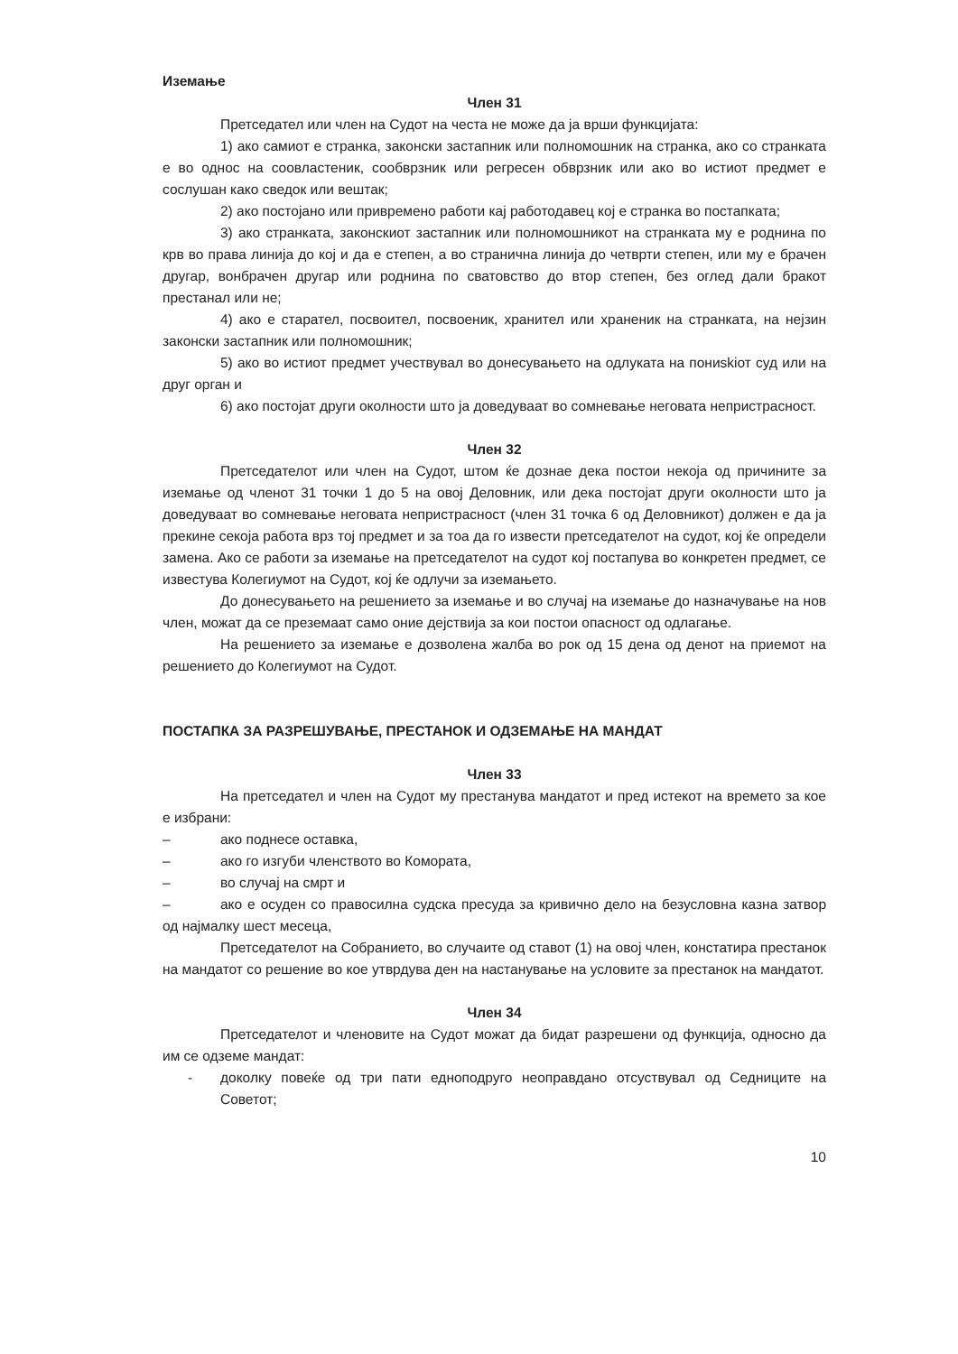Иземање
Член 31
Претседател или член на Судот на честа не може да ја врши функцијата:
1) ако самиот е странка, законски застапник или полномошник на странка, ако со странката е во однос на соовластеник, сообврзник или регресен обврзник или ако во истиот предмет е сослушан како сведок или вештак;
2) ако постојано или привремено работи кај работодавец кој е странка во постапката;
3) ако странката, законскиот застапник или полномошникот на странката му е роднина по крв во права линија до кој и да е степен, а во странична линија до четврти степен, или му е брачен другар, вонбрачен другар или роднина по сватовство до втор степен, без оглед дали бракот престанал или не;
4) ако е старател, посвоител, посвоеник, хранител или храненик на странката, на нејзин законски застапник или полномошник;
5) ако во истиот предмет учествувал во донесувањето на одлуката на пониskiот суд или на друг орган и
6) ако постојат други околности што ја доведуваат во сомневање неговата непристрасност.
Член 32
Претседателот или член на Судот, штом ќе дознае дека постои некоја од причините за иземање од членот 31 точки 1 до 5 на овој Деловник, или дека постојат други околности што ја доведуваат во сомневање неговата непристрасност (член 31 точка 6 од Деловникот) должен е да ја прекине секоја работа врз тој предмет и за тоа да го извести претседателот на судот, кој ќе определи замена. Ако се работи за иземање на претседателот на судот кој постапува во конкретен предмет, се известува Колегиумот на Судот, кој ќе одлучи за иземањето.
До донесувањето на решението за иземање и во случај на иземање до назначување на нов член, можат да се преземаат само оние дејствија за кои постои опасност од одлагање.
На решението за иземање е дозволена жалба во рок од 15 дена од денот на приемот на решението до Колегиумот на Судот.
ПОСТАПКА ЗА РАЗРЕШУВАЊЕ, ПРЕСТАНОК И ОДЗЕМАЊЕ НА МАНДАТ
Член 33
На претседател и член на Судот му престанува мандатот и пред истекот на времето за кое е избрани:
– ако поднесе оставка,
– ако го изгуби членството во Комората,
– во случај на смрт и
– ако е осуден со правосилна судска пресуда за кривично дело на безусловна казна затвор од најмалку шест месеца,
Претседателот на Собранието, во случаите од ставот (1) на овој член, констатира престанок на мандатот со решение во кое утврдува ден на настанување на условите за престанок на мандатот.
Член 34
Претседателот и членовите на Судот можат да бидат разрешени од функција, односно да им се одземе мандат:
- доколку повеќе од три пати едноподруго неоправдано отсуствувал од Седниците на Советот;
10